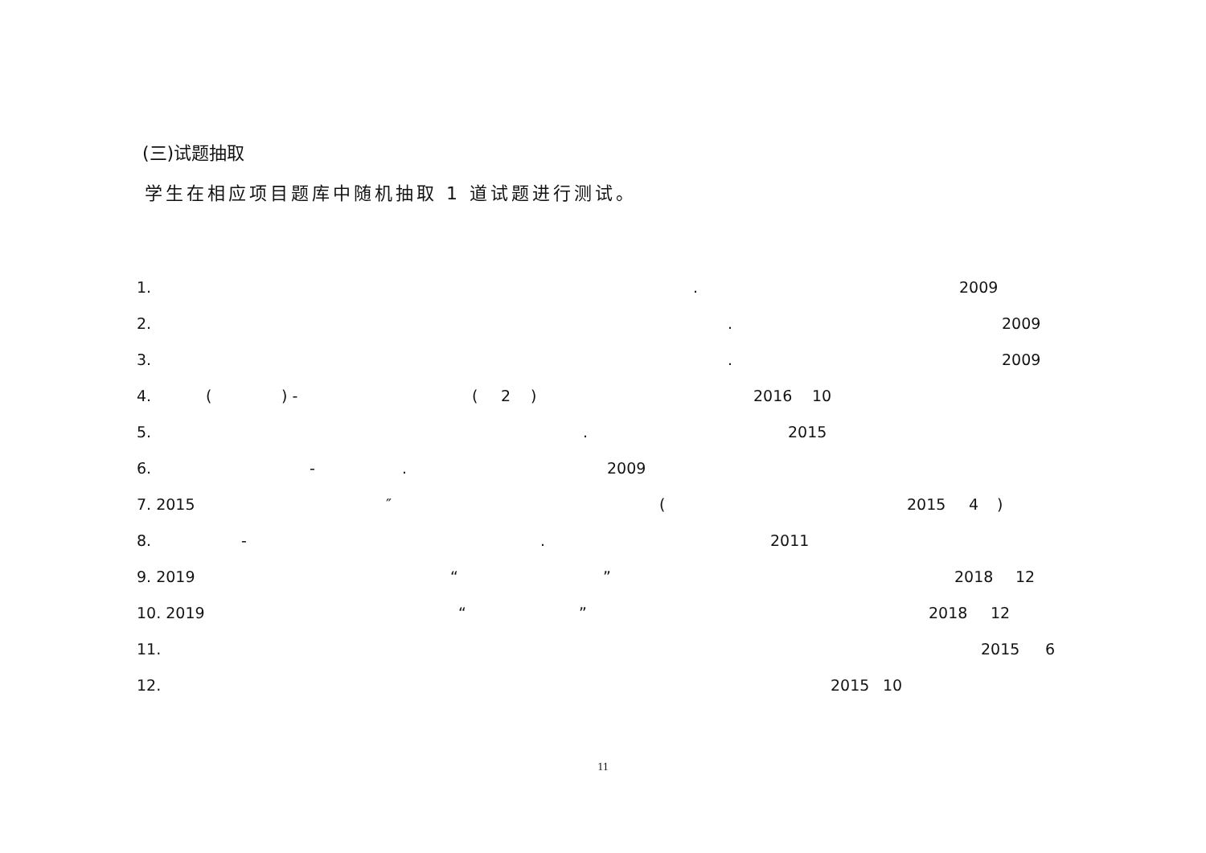(三)试题抽取
学生在相应项目题库中随机抽取 1 道试题进行测试。
1. . 2009
2. . 2009
3. . 2009
4. () - (2) 2016 10
5. . 2015
6. -. 2009
7. 2015 ″ (2015 4)
8. -. 2011
9. 2019 “” 2018 12
10. 2019 “” 2018 12
11. 2015 6
12. 2015 10
11